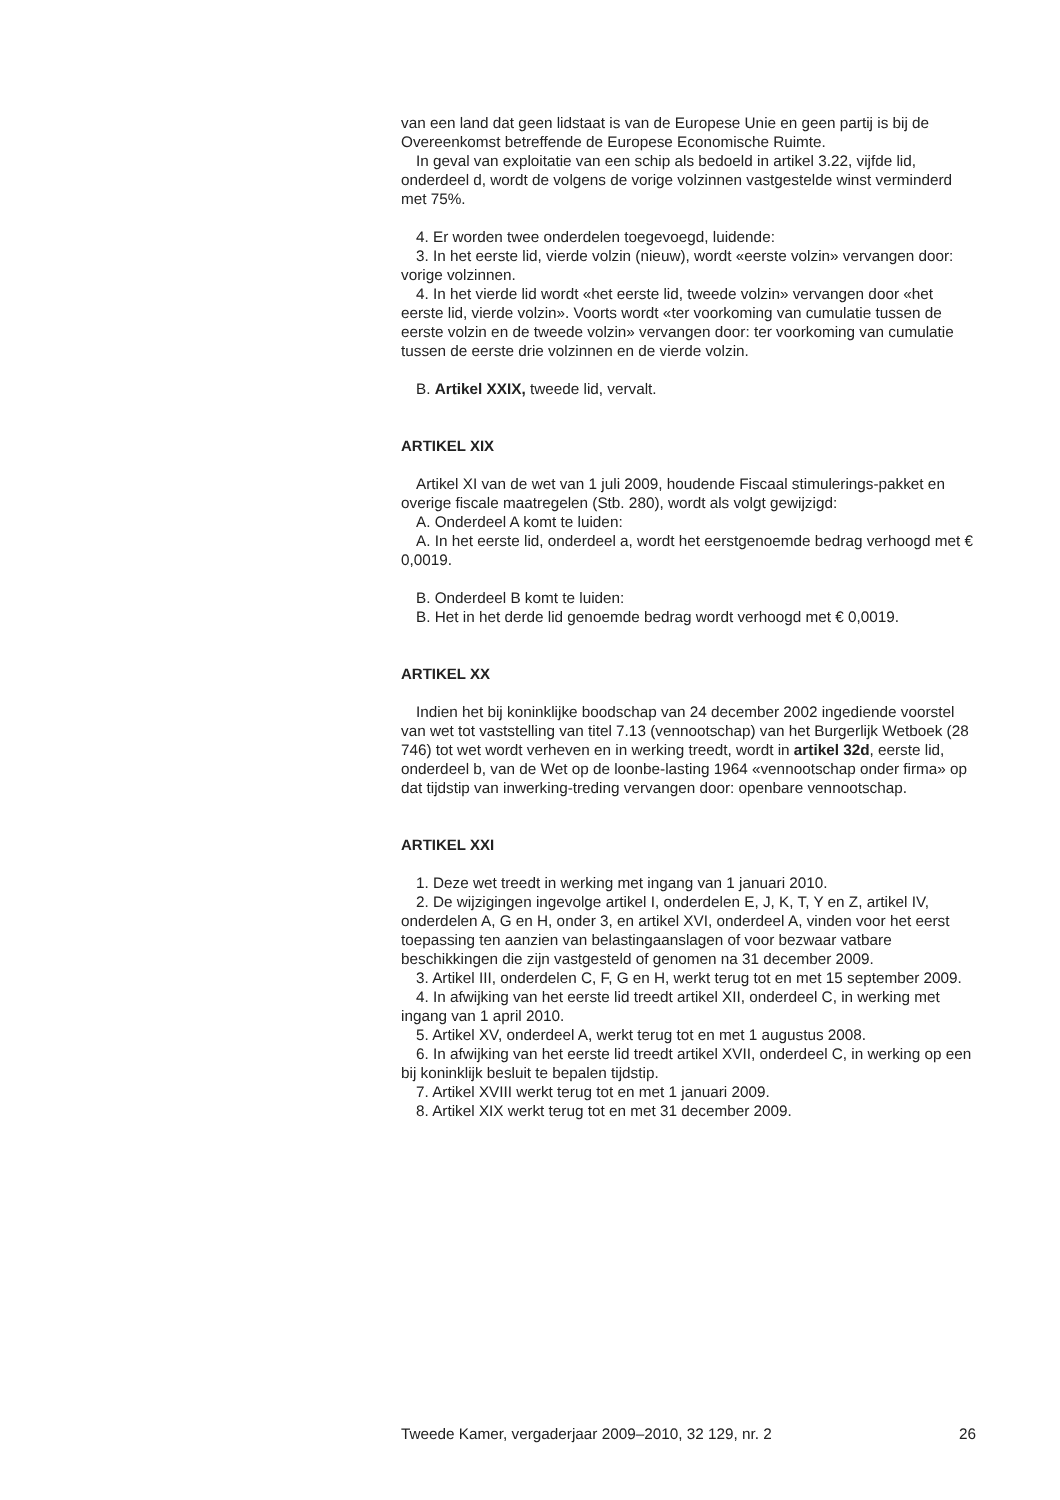van een land dat geen lidstaat is van de Europese Unie en geen partij is bij de Overeenkomst betreffende de Europese Economische Ruimte.
In geval van exploitatie van een schip als bedoeld in artikel 3.22, vijfde lid, onderdeel d, wordt de volgens de vorige volzinnen vastgestelde winst verminderd met 75%.
4. Er worden twee onderdelen toegevoegd, luidende:
3. In het eerste lid, vierde volzin (nieuw), wordt «eerste volzin» vervangen door: vorige volzinnen.
4. In het vierde lid wordt «het eerste lid, tweede volzin» vervangen door «het eerste lid, vierde volzin». Voorts wordt «ter voorkoming van cumulatie tussen de eerste volzin en de tweede volzin» vervangen door: ter voorkoming van cumulatie tussen de eerste drie volzinnen en de vierde volzin.
B. Artikel XXIX, tweede lid, vervalt.
ARTIKEL XIX
Artikel XI van de wet van 1 juli 2009, houdende Fiscaal stimulerings-pakket en overige fiscale maatregelen (Stb. 280), wordt als volgt gewijzigd:
A. Onderdeel A komt te luiden:
A. In het eerste lid, onderdeel a, wordt het eerstgenoemde bedrag verhoogd met € 0,0019.
B. Onderdeel B komt te luiden:
B. Het in het derde lid genoemde bedrag wordt verhoogd met € 0,0019.
ARTIKEL XX
Indien het bij koninklijke boodschap van 24 december 2002 ingediende voorstel van wet tot vaststelling van titel 7.13 (vennootschap) van het Burgerlijk Wetboek (28 746) tot wet wordt verheven en in werking treedt, wordt in artikel 32d, eerste lid, onderdeel b, van de Wet op de loonbe-lasting 1964 «vennootschap onder firma» op dat tijdstip van inwerking-treding vervangen door: openbare vennootschap.
ARTIKEL XXI
1. Deze wet treedt in werking met ingang van 1 januari 2010.
2. De wijzigingen ingevolge artikel I, onderdelen E, J, K, T, Y en Z, artikel IV, onderdelen A, G en H, onder 3, en artikel XVI, onderdeel A, vinden voor het eerst toepassing ten aanzien van belastingaanslagen of voor bezwaar vatbare beschikkingen die zijn vastgesteld of genomen na 31 december 2009.
3. Artikel III, onderdelen C, F, G en H, werkt terug tot en met 15 september 2009.
4. In afwijking van het eerste lid treedt artikel XII, onderdeel C, in werking met ingang van 1 april 2010.
5. Artikel XV, onderdeel A, werkt terug tot en met 1 augustus 2008.
6. In afwijking van het eerste lid treedt artikel XVII, onderdeel C, in werking op een bij koninklijk besluit te bepalen tijdstip.
7. Artikel XVIII werkt terug tot en met 1 januari 2009.
8. Artikel XIX werkt terug tot en met 31 december 2009.
Tweede Kamer, vergaderjaar 2009–2010, 32 129, nr. 2 26